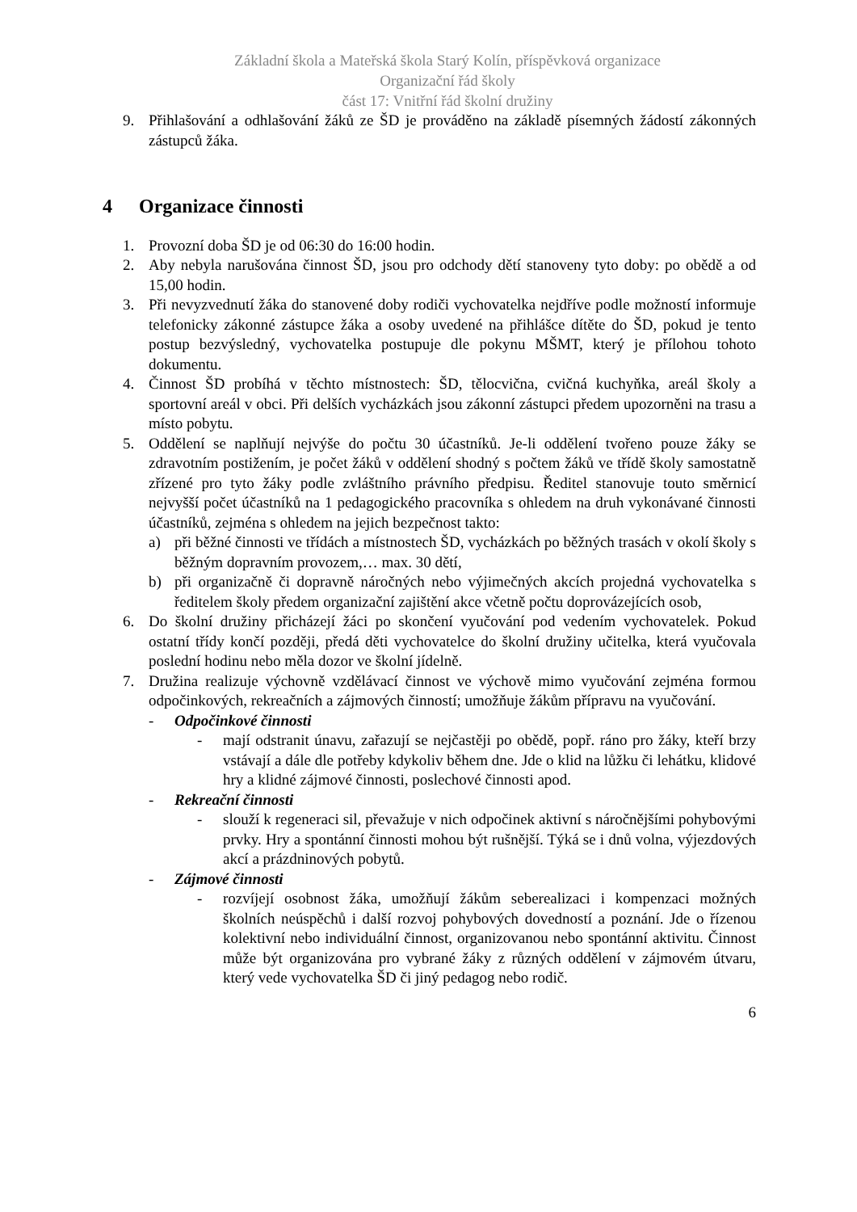Základní škola a Mateřská škola Starý Kolín, příspěvková organizace
Organizační řád školy
část 17: Vnitřní řád školní družiny
9. Přihlašování a odhlašování žáků ze ŠD je prováděno na základě písemných žádostí zákonných zástupců žáka.
4 Organizace činnosti
1. Provozní doba ŠD je od 06:30 do 16:00 hodin.
2. Aby nebyla narušována činnost ŠD, jsou pro odchody dětí stanoveny tyto doby: po obědě a od 15,00 hodin.
3. Při nevyzvednutí žáka do stanovené doby rodiči vychovatelka nejdříve podle možností informuje telefonicky zákonné zástupce žáka a osoby uvedené na přihlášce dítěte do ŠD, pokud je tento postup bezvýsledný, vychovatelka postupuje dle pokynu MŠMT, který je přílohou tohoto dokumentu.
4. Činnost ŠD probíhá v těchto místnostech: ŠD, tělocvična, cvičná kuchyňka, areál školy a sportovní areál v obci. Při delších vycházkách jsou zákonní zástupci předem upozorněni na trasu a místo pobytu.
5. Oddělení se naplňují nejvýše do počtu 30 účastníků. Je-li oddělení tvořeno pouze žáky se zdravotním postižením, je počet žáků v oddělení shodný s počtem žáků ve třídě školy samostatně zřízené pro tyto žáky podle zvláštního právního předpisu. Ředitel stanovuje touto směrnicí nejvyšší počet účastníků na 1 pedagogického pracovníka s ohledem na druh vykonávané činnosti účastníků, zejména s ohledem na jejich bezpečnost takto:
a) při běžné činnosti ve třídách a místnostech ŠD, vycházkách po běžných trasách v okolí školy s běžným dopravním provozem,… max. 30 dětí,
b) při organizačně či dopravně náročných nebo výjimečných akcích projedná vychovatelka s ředitelem školy předem organizační zajištění akce včetně počtu doprovázejících osob,
6. Do školní družiny přicházejí žáci po skončení vyučování pod vedením vychovatelek. Pokud ostatní třídy končí později, předá děti vychovatelce do školní družiny učitelka, která vyučovala poslední hodinu nebo měla dozor ve školní jídelně.
7. Družina realizuje výchovně vzdělávací činnost ve výchově mimo vyučování zejména formou odpočinkových, rekreačních a zájmových činností; umožňuje žákům přípravu na vyučování.
- Odpočinkové činnosti
- mají odstranit únavu, zařazují se nejčastěji po obědě, popř. ráno pro žáky, kteří brzy vstávají a dále dle potřeby kdykoliv během dne. Jde o klid na lůžku či lehátku, klidové hry a klidné zájmové činnosti, poslechové činnosti apod.
- Rekreační činnosti
- slouží k regeneraci sil, převažuje v nich odpočinek aktivní s náročnějšími pohybovými prvky. Hry a spontánní činnosti mohou být rušnější. Týká se i dnů volna, výjezdových akcí a prázdninových pobytů.
- Zájmové činnosti
- rozvíjejí osobnost žáka, umožňují žákům seberealizaci i kompenzaci možných školních neúspěchů i další rozvoj pohybových dovedností a poznání. Jde o řízenou kolektivní nebo individuální činnost, organizovanou nebo spontánní aktivitu. Činnost může být organizována pro vybrané žáky z různých oddělení v zájmovém útvaru, který vede vychovatelka ŠD či jiný pedagog nebo rodič.
6